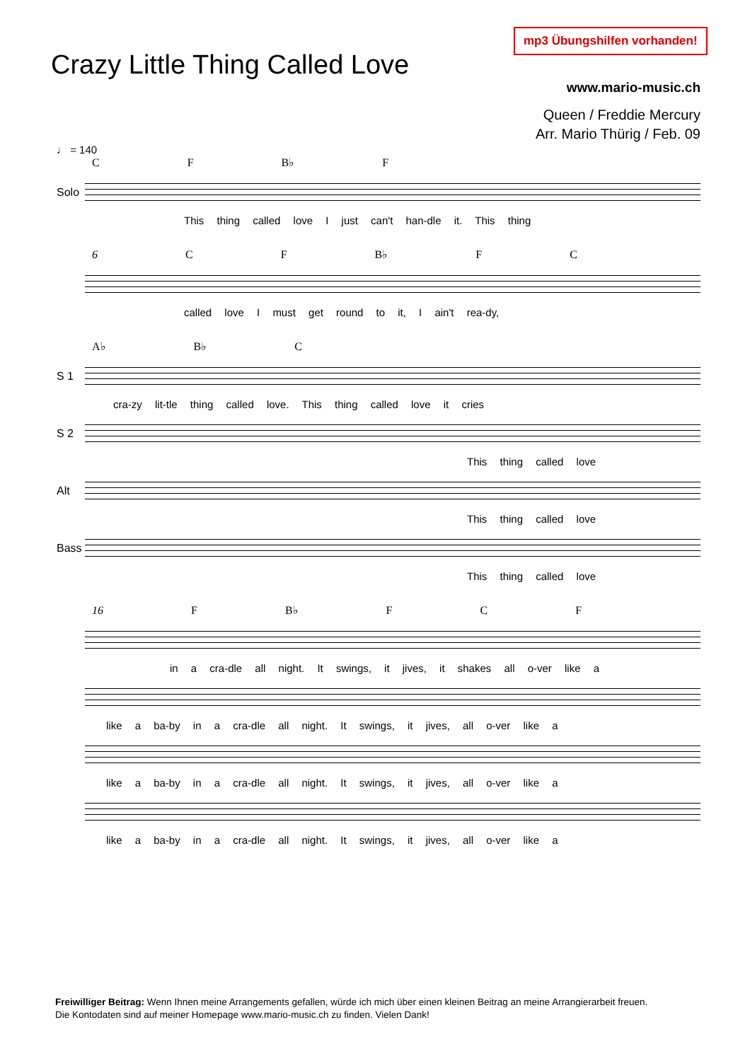mp3 Übungshilfen vorhanden!
Crazy Little Thing Called Love
www.mario-music.ch
Queen / Freddie Mercury
Arr. Mario Thürig / Feb. 09
♩ = 140
C F B♭ F
Solo
This thing called love I just can't han-dle it. This thing
6 C F B♭ F C
called love I must get round to it, I ain't rea-dy,
A♭ B♭ C
S 1
cra-zy lit-tle thing called love. This thing called love it cries
S 2
This thing called love
Alt
This thing called love
Bass
This thing called love
16 F B♭ F C F
in a cra-dle all night. It swings, it jives, it shakes all o-ver like a
like a ba-by in a cra-dle all night. It swings, it jives, all o-ver like a
like a ba-by in a cra-dle all night. It swings, it jives, all o-ver like a
like a ba-by in a cra-dle all night. It swings, it jives, all o-ver like a
Freiwilliger Beitrag: Wenn Ihnen meine Arrangements gefallen, würde ich mich über einen kleinen Beitrag an meine Arrangierarbeit freuen.
Die Kontodaten sind auf meiner Homepage www.mario-music.ch zu finden. Vielen Dank!